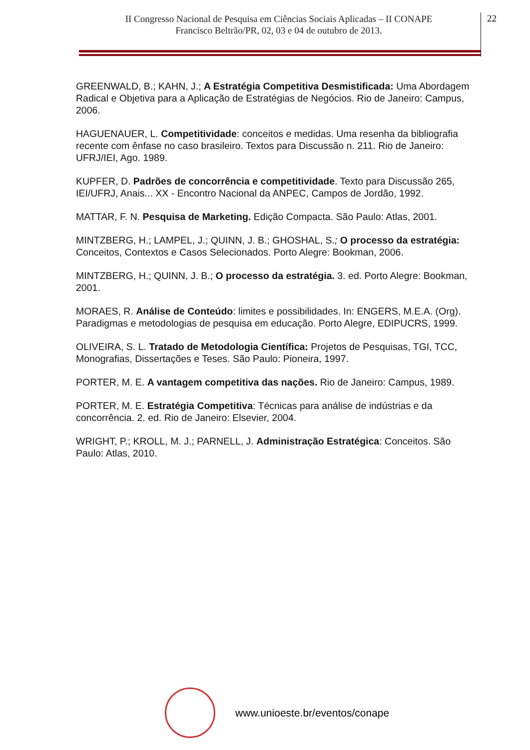II Congresso Nacional de Pesquisa em Ciências Sociais Aplicadas – II CONAPE
Francisco Beltrão/PR, 02, 03 e 04 de outubro de 2013.
22
GREENWALD, B.; KAHN, J.; A Estratégia Competitiva Desmistificada: Uma Abordagem Radical e Objetiva para a Aplicação de Estratégias de Negócios. Rio de Janeiro: Campus, 2006.
HAGUENAUER, L. Competitividade: conceitos e medidas. Uma resenha da bibliografia recente com ênfase no caso brasileiro. Textos para Discussão n. 211. Rio de Janeiro: UFRJ/IEI, Ago. 1989.
KUPFER, D. Padrões de concorrência e competitividade. Texto para Discussão 265, IEI/UFRJ, Anais... XX - Encontro Nacional da ANPEC, Campos de Jordão, 1992.
MATTAR, F. N. Pesquisa de Marketing. Edição Compacta. São Paulo: Atlas, 2001.
MINTZBERG, H.; LAMPEL, J.; QUINN, J. B.; GHOSHAL, S.; O processo da estratégia: Conceitos, Contextos e Casos Selecionados. Porto Alegre: Bookman, 2006.
MINTZBERG, H.; QUINN, J. B.; O processo da estratégia. 3. ed. Porto Alegre: Bookman, 2001.
MORAES, R. Análise de Conteúdo: limites e possibilidades. In: ENGERS, M.E.A. (Org). Paradigmas e metodologias de pesquisa em educação. Porto Alegre, EDIPUCRS, 1999.
OLIVEIRA, S. L. Tratado de Metodologia Científica: Projetos de Pesquisas, TGI, TCC, Monografias, Dissertações e Teses. São Paulo: Pioneira, 1997.
PORTER, M. E. A vantagem competitiva das nações. Rio de Janeiro: Campus, 1989.
PORTER, M. E. Estratégia Competitiva: Técnicas para análise de indústrias e da concorrência. 2. ed. Rio de Janeiro: Elsevier, 2004.
WRIGHT, P.; KROLL, M. J.; PARNELL, J. Administração Estratégica: Conceitos. São Paulo: Atlas, 2010.
www.unioeste.br/eventos/conape